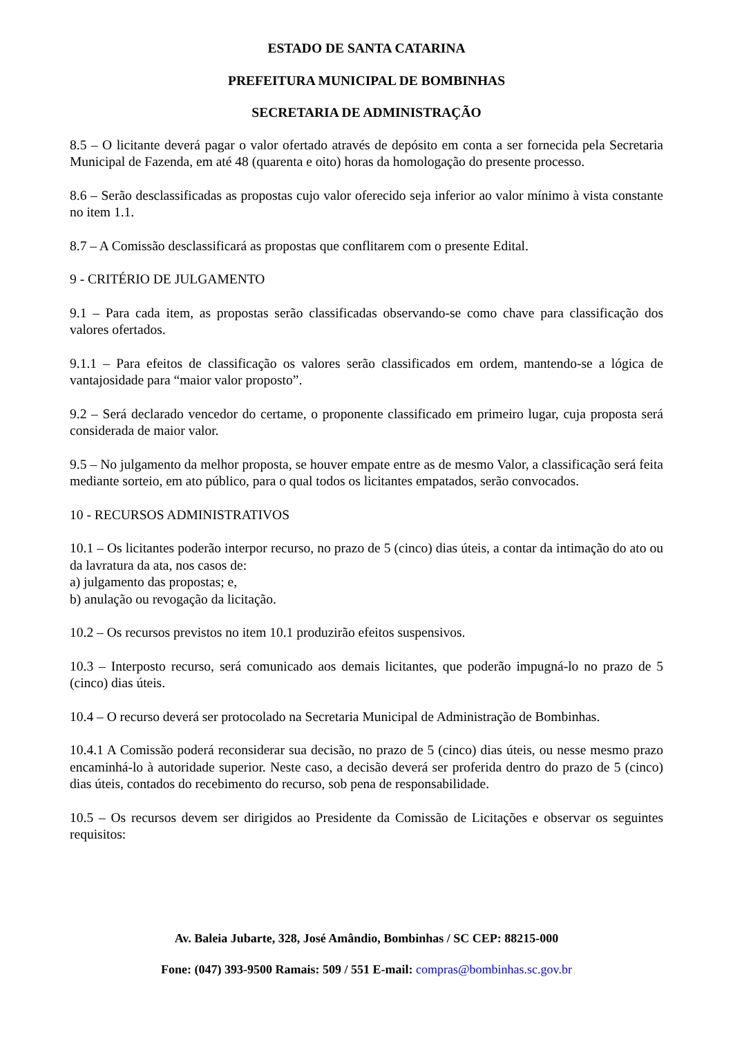ESTADO DE SANTA CATARINA
PREFEITURA MUNICIPAL DE BOMBINHAS
SECRETARIA DE ADMINISTRAÇÃO
8.5 – O licitante deverá pagar o valor ofertado através de depósito em conta a ser fornecida pela Secretaria Municipal de Fazenda, em até 48 (quarenta e oito) horas da homologação do presente processo.
8.6 – Serão desclassificadas as propostas cujo valor oferecido seja inferior ao valor mínimo à vista constante no item 1.1.
8.7 – A Comissão desclassificará as propostas que conflitarem com o presente Edital.
9 - CRITÉRIO DE JULGAMENTO
9.1 – Para cada item, as propostas serão classificadas observando-se como chave para classificação dos valores ofertados.
9.1.1 – Para efeitos de classificação os valores serão classificados em ordem, mantendo-se a lógica de vantajosidade para “maior valor proposto”.
9.2 – Será declarado vencedor do certame, o proponente classificado em primeiro lugar, cuja proposta será considerada de maior valor.
9.5 – No julgamento da melhor proposta, se houver empate entre as de mesmo Valor, a classificação será feita mediante sorteio, em ato público, para o qual todos os licitantes empatados, serão convocados.
10 - RECURSOS ADMINISTRATIVOS
10.1 – Os licitantes poderão interpor recurso, no prazo de 5 (cinco) dias úteis, a contar da intimação do ato ou da lavratura da ata, nos casos de:
a) julgamento das propostas; e,
b) anulação ou revogação da licitação.
10.2 – Os recursos previstos no item 10.1 produzirão efeitos suspensivos.
10.3 – Interposto recurso, será comunicado aos demais licitantes, que poderão impugná-lo no prazo de 5 (cinco) dias úteis.
10.4 – O recurso deverá ser protocolado na Secretaria Municipal de Administração de Bombinhas.
10.4.1 A Comissão poderá reconsiderar sua decisão, no prazo de 5 (cinco) dias úteis, ou nesse mesmo prazo encaminhá-lo à autoridade superior. Neste caso, a decisão deverá ser proferida dentro do prazo de 5 (cinco) dias úteis, contados do recebimento do recurso, sob pena de responsabilidade.
10.5 – Os recursos devem ser dirigidos ao Presidente da Comissão de Licitações e observar os seguintes requisitos:
Av. Baleia Jubarte, 328, José Amândio, Bombinhas / SC CEP: 88215-000
Fone: (047) 393-9500 Ramais: 509 / 551 E-mail: compras@bombinhas.sc.gov.br